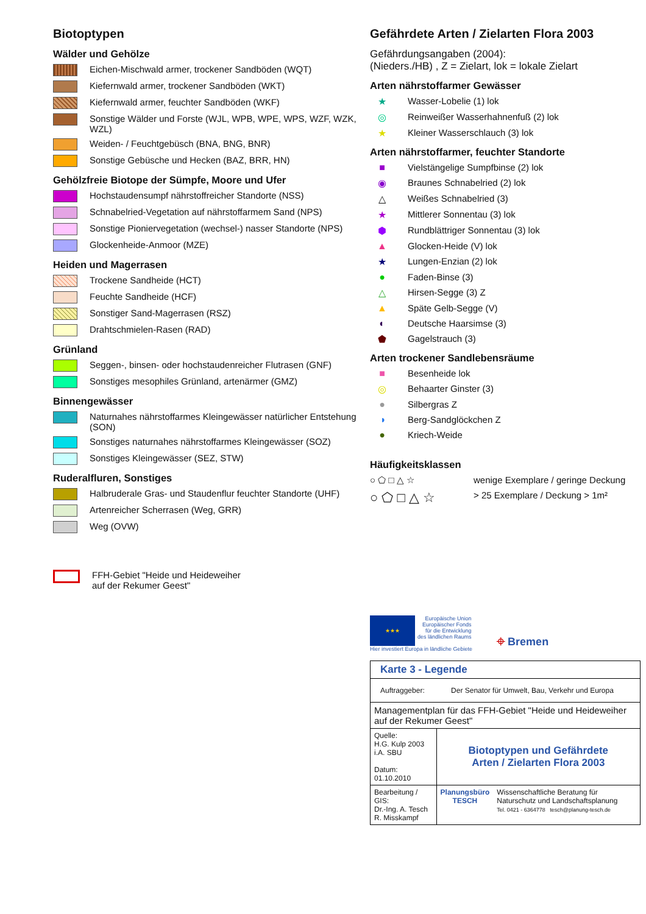Biotoptypen
Wälder und Gehölze
Eichen-Mischwald armer, trockener Sandböden (WQT)
Kiefernwald armer, trockener Sandböden (WKT)
Kiefernwald armer, feuchter Sandböden (WKF)
Sonstige Wälder und Forste (WJL, WPB, WPE, WPS, WZF, WZK, WZL)
Weiden- / Feuchtgebüsch (BNA, BNG, BNR)
Sonstige Gebüsche und Hecken (BAZ, BRR, HN)
Gehölzfreie Biotope der Sümpfe, Moore und Ufer
Hochstaudensumpf nährstoffreicher Standorte (NSS)
Schnabelried-Vegetation auf nährstoffarmem Sand (NPS)
Sonstige Pioniervegetation (wechsel-) nasser Standorte (NPS)
Glockenheide-Anmoor (MZE)
Heiden und Magerrasen
Trockene Sandheide (HCT)
Feuchte Sandheide (HCF)
Sonstiger Sand-Magerrasen (RSZ)
Drahtschmielen-Rasen (RAD)
Grünland
Seggen-, binsen- oder hochstaudenreicher Flutrasen (GNF)
Sonstiges mesophiles Grünland, artenärmer (GMZ)
Binnengewässer
Naturnahes nährstoffarmes Kleingewässer natürlicher Entstehung (SON)
Sonstiges naturnahes nährstoffarmes Kleingewässer (SOZ)
Sonstiges Kleingewässer (SEZ, STW)
Ruderalfluren, Sonstiges
Halbruderale Gras- und Staudenflur feuchter Standorte (UHF)
Artenreicher Scherrasen (Weg, GRR)
Weg (OVW)
FFH-Gebiet "Heide und Heideweiher
auf der Rekumer Geest"
Gefährdete Arten / Zielarten Flora 2003
Gefährdungsangaben (2004):
(Nieders./HB) , Z = Zielart, lok = lokale Zielart
Arten nährstoffarmer Gewässer
★ Wasser-Lobelie (1) lok
◎ Reinweißer Wasserhahnenfuß (2) lok
★ Kleiner Wasserschlauch (3) lok
Arten nährstoffarmer, feuchter Standorte
■ Vielstängelige Sumpfbinse (2) lok
◉ Braunes Schnabelried (2) lok
△ Weißes Schnabelried (3)
★ Mittlerer Sonnentau (3) lok
⬢ Rundblättriger Sonnentau (3) lok
▲ Glocken-Heide (V) lok
★ Lungen-Enzian (2) lok
● Faden-Binse (3)
△ Hirsen-Segge (3) Z
▲ Späte Gelb-Segge (V)
◐ Deutsche Haarsimse (3)
⬟ Gagelstrauch (3)
Arten trockener Sandlebensräume
■ Besenheide lok
◎ Behaarter Ginster (3)
● Silbergras Z
◑ Berg-Sandglöckchen Z
● Kriech-Weide
Häufigkeitsklassen
○ ⬠ □ △ ☆ wenige Exemplare / geringe Deckung
○ ⬠ □ △ ☆ > 25 Exemplare / Deckung > 1m²
★★★
Europäische Union
Europäischer Fonds
für die Entwicklung
des ländlichen Raums
Hier investiert Europa in ländliche Gebiete
⌖ Bremen
| Karte 3 - Legende | | |
| Auftraggeber: Der Senator für Umwelt, Bau, Verkehr und Europa | | |
| Managementplan für das FFH-Gebiet "Heide und Heideweiher auf der Rekumer Geest" | | |
| Quelle: H.G. Kulp 2003 i.A. SBU Datum: 01.10.2010 | Biotoptypen und Gefährdete Arten / Zielarten Flora 2003 | |
| Bearbeitung / GIS: Dr.-Ing. A. Tesch R. Misskampf | Planungsbüro TESCH | Wissenschaftliche Beratung für Naturschutz und Landschaftsplanung Tel. 0421 - 6364778 tesch@planung-tesch.de |